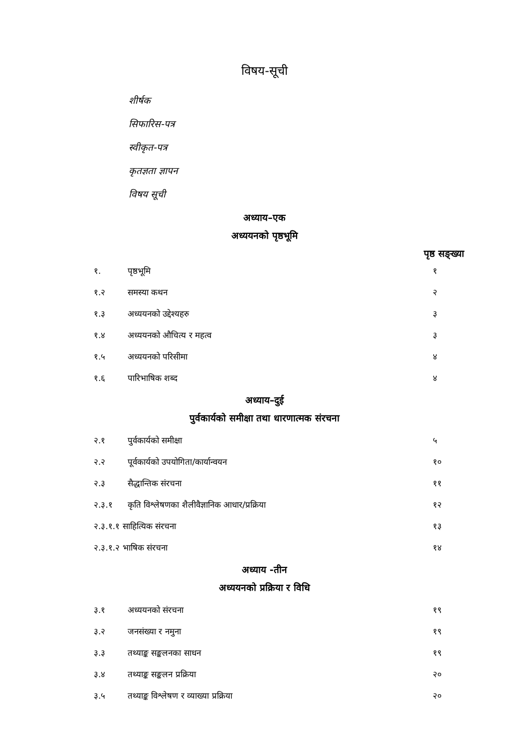विषय-सूची
शीर्षक
सिफारिस-पत्र
स्वीकृत-पत्र
कृतज्ञता ज्ञापन
विषय सूची
अध्याय–एक
अध्ययनको पृष्ठभूमि
पृष्ठ सङ्ख्या
| १. | पृष्ठभूमि | १ |
| १.२ | समस्या कथन | २ |
| १.३ | अध्ययनको उद्देश्यहरु | ३ |
| १.४ | अध्ययनको औचित्य र महत्व | ३ |
| १.५ | अध्ययनको परिसीमा | ४ |
| १.६ | पारिभाषिक शब्द | ४ |
अध्याय–दुई
पुर्वकार्यको समीक्षा तथा धारणात्मक संरचना
| २.१ | पुर्वकार्यको समीक्षा | ५ |
| २.२ | पूर्वकार्यको उपयोगिता/कार्यान्वयन | १० |
| २.३ | सैद्धान्तिक संरचना | ११ |
| २.३.१ | कृति विश्लेषणका शैलीवैज्ञानिक आधार/प्रक्रिया | १२ |
| २.३.१.१ साहित्यिक संरचना | | १३ |
| २.३.१.२ भाषिक संरचना | | १४ |
अध्याय -तीन
अध्ययनको प्रक्रिया र विधि
| ३.१ | अध्ययनको संरचना | १९ |
| ३.२ | जनसंख्या र नमुना | १९ |
| ३.३ | तथ्याङ्क सङ्कलनका साधन | १९ |
| ३.४ | तथ्याङ्क सङ्कलन प्रक्रिया | २० |
| ३.५ | तथ्याङ्क विश्लेषण र व्याख्या प्रक्रिया | २० |